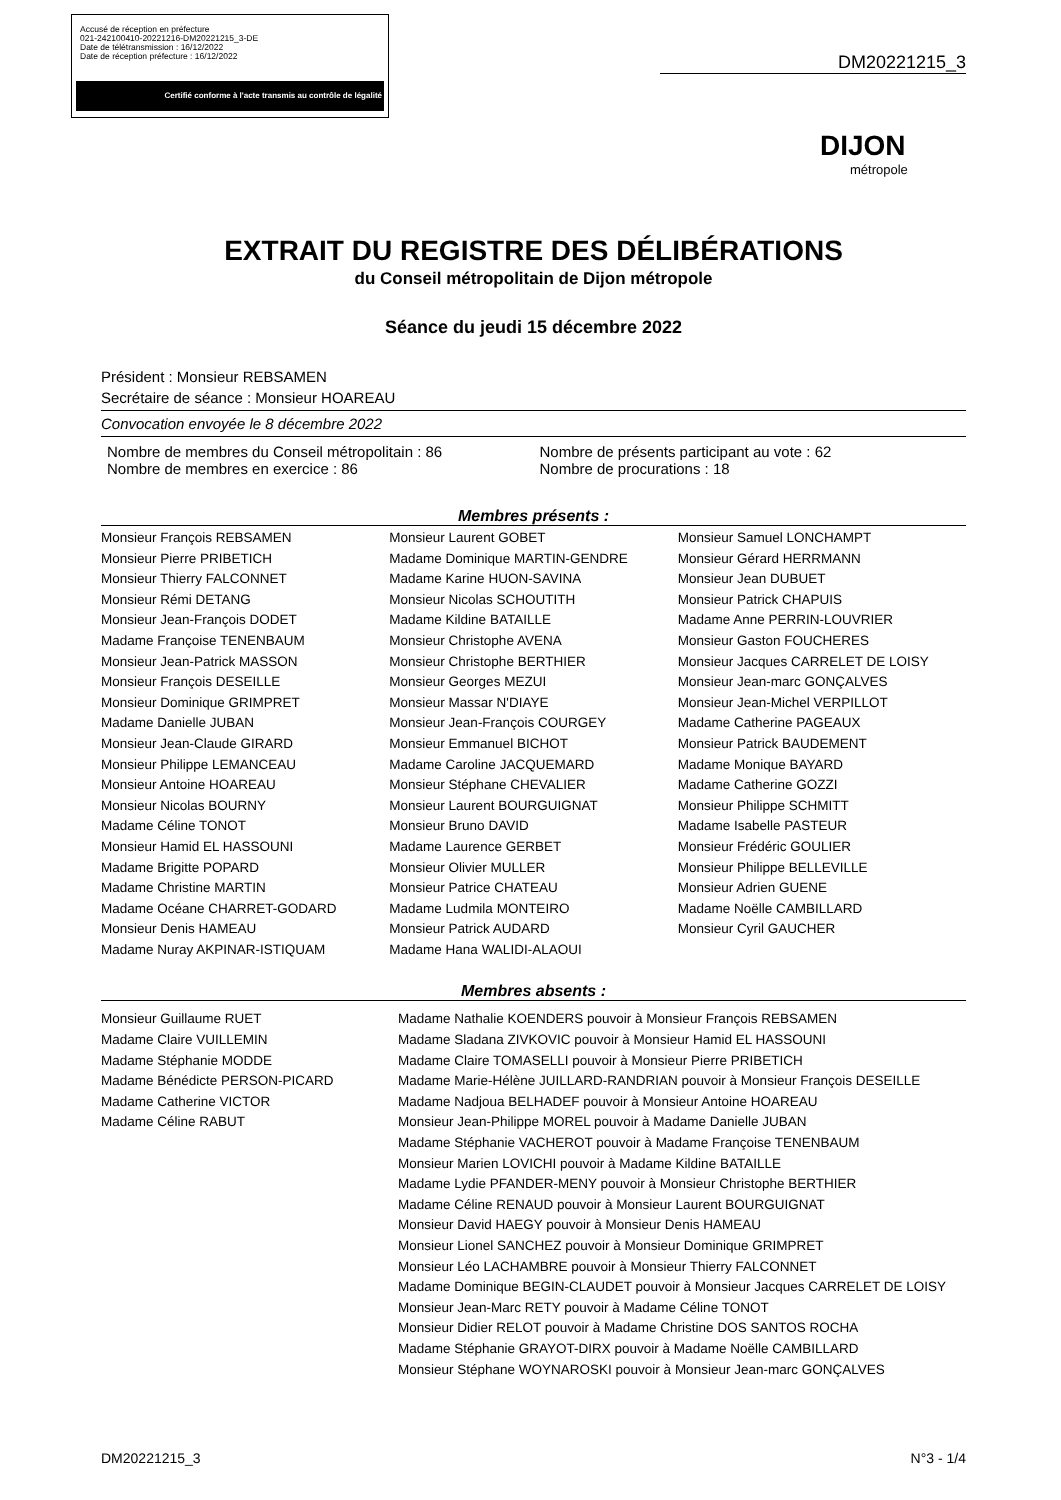Accusé de réception en préfecture
021-242100410-20221216-DM20221215_3-DE
Date de télétransmission : 16/12/2022
Date de réception préfecture : 16/12/2022
Certifié conforme à l'acte transmis au contrôle de légalité
DM20221215_3
DIJON
métropole
EXTRAIT DU REGISTRE DES DÉLIBÉRATIONS
du Conseil métropolitain de Dijon métropole
Séance du jeudi 15 décembre 2022
Président : Monsieur REBSAMEN
Secrétaire de séance : Monsieur HOAREAU
Convocation envoyée le 8 décembre 2022
Nombre de membres du Conseil métropolitain : 86
Nombre de membres en exercice : 86
Nombre de présents participant au vote : 62
Nombre de procurations : 18
Membres présents :
Monsieur François REBSAMEN
Monsieur Pierre PRIBETICH
Monsieur Thierry FALCONNET
Monsieur Rémi DETANG
Monsieur Jean-François DODET
Madame Françoise TENENBAUM
Monsieur Jean-Patrick MASSON
Monsieur François DESEILLE
Monsieur Dominique GRIMPRET
Madame Danielle JUBAN
Monsieur Jean-Claude GIRARD
Monsieur Philippe LEMANCEAU
Monsieur Antoine HOAREAU
Monsieur Nicolas BOURNY
Madame Céline TONOT
Monsieur Hamid EL HASSOUNI
Madame Brigitte POPARD
Madame Christine MARTIN
Madame Océane CHARRET-GODARD
Monsieur Denis HAMEAU
Madame Nuray AKPINAR-ISTIQUAM
Monsieur Laurent GOBET
Madame Dominique MARTIN-GENDRE
Madame Karine HUON-SAVINA
Monsieur Nicolas SCHOUTITH
Madame Kildine BATAILLE
Monsieur Christophe AVENA
Monsieur Christophe BERTHIER
Monsieur Georges MEZUI
Monsieur Massar N'DIAYE
Monsieur Jean-François COURGEY
Monsieur Emmanuel BICHOT
Madame Caroline JACQUEMARD
Monsieur Stéphane CHEVALIER
Monsieur Laurent BOURGUIGNAT
Monsieur Bruno DAVID
Madame Laurence GERBET
Monsieur Olivier MULLER
Monsieur Patrice CHATEAU
Madame Ludmila MONTEIRO
Monsieur Patrick AUDARD
Madame Hana WALIDI-ALAOUI
Monsieur Samuel LONCHAMPT
Monsieur Gérard HERRMANN
Monsieur Jean DUBUET
Monsieur Patrick CHAPUIS
Madame Anne PERRIN-LOUVRIER
Monsieur Gaston FOUCHERES
Monsieur Jacques CARRELET DE LOISY
Monsieur Jean-marc GONÇALVES
Monsieur Jean-Michel VERPILLOT
Madame Catherine PAGEAUX
Monsieur Patrick BAUDEMENT
Madame Monique BAYARD
Madame Catherine GOZZI
Monsieur Philippe SCHMITT
Madame Isabelle PASTEUR
Monsieur Frédéric GOULIER
Monsieur Philippe BELLEVILLE
Monsieur Adrien GUENE
Madame Noëlle CAMBILLARD
Monsieur Cyril GAUCHER
Membres absents :
Monsieur Guillaume RUET
Madame Claire VUILLEMIN
Madame Stéphanie MODDE
Madame Bénédicte PERSON-PICARD
Madame Catherine VICTOR
Madame Céline RABUT
Madame Nathalie KOENDERS pouvoir à Monsieur François REBSAMEN
Madame Sladana ZIVKOVIC pouvoir à Monsieur Hamid EL HASSOUNI
Madame Claire TOMASELLI pouvoir à Monsieur Pierre PRIBETICH
Madame Marie-Hélène JUILLARD-RANDRIAN pouvoir à Monsieur François DESEILLE
Madame Nadjoua BELHADEF pouvoir à Monsieur Antoine HOAREAU
Monsieur Jean-Philippe MOREL pouvoir à Madame Danielle JUBAN
Madame Stéphanie VACHEROT pouvoir à Madame Françoise TENENBAUM
Monsieur Marien LOVICHI pouvoir à Madame Kildine BATAILLE
Madame Lydie PFANDER-MENY pouvoir à Monsieur Christophe BERTHIER
Madame Céline RENAUD pouvoir à Monsieur Laurent BOURGUIGNAT
Monsieur David HAEGY pouvoir à Monsieur Denis HAMEAU
Monsieur Lionel SANCHEZ pouvoir à Monsieur Dominique GRIMPRET
Monsieur Léo LACHAMBRE pouvoir à Monsieur Thierry FALCONNET
Madame Dominique BEGIN-CLAUDET pouvoir à Monsieur Jacques CARRELET DE LOISY
Monsieur Jean-Marc RETY pouvoir à Madame Céline TONOT
Monsieur Didier RELOT pouvoir à Madame Christine DOS SANTOS ROCHA
Madame Stéphanie GRAYOT-DIRX pouvoir à Madame Noëlle CAMBILLARD
Monsieur Stéphane WOYNAROSKI pouvoir à Monsieur Jean-marc GONÇALVES
DM20221215_3 N°3 - 1/4